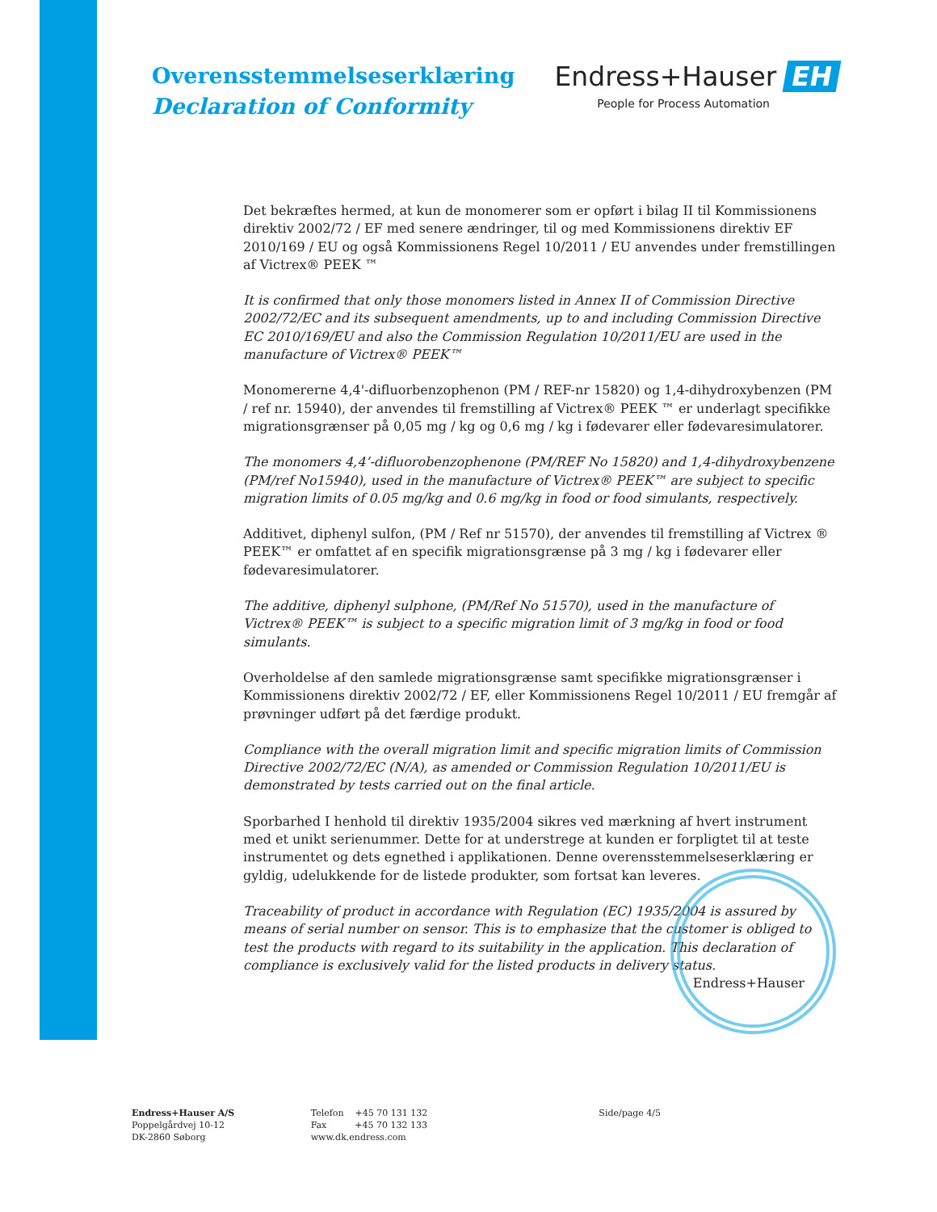Overensstemmelseserklæring
Declaration of Conformity
Endress+Hauser EH
People for Process Automation
Det bekræftes hermed, at kun de monomerer som er opført i bilag II til Kommissionens direktiv 2002/72 / EF med senere ændringer, til og med Kommissionens direktiv EF 2010/169 / EU og også Kommissionens Regel 10/2011 / EU anvendes under fremstillingen af Victrex® PEEK ™
It is confirmed that only those monomers listed in Annex II of Commission Directive 2002/72/EC and its subsequent amendments, up to and including Commission Directive EC 2010/169/EU and also the Commission Regulation 10/2011/EU are used in the manufacture of Victrex® PEEK™
Monomererne 4,4'-difluorbenzophenon (PM / REF-nr 15820) og 1,4-dihydroxybenzen (PM / ref nr. 15940), der anvendes til fremstilling af Victrex® PEEK ™ er underlagt specifikke migrationsgrænser på 0,05 mg / kg og 0,6 mg / kg i fødevarer eller fødevaresimulatorer.
The monomers 4,4’-difluorobenzophenone (PM/REF No 15820) and 1,4-dihydroxybenzene (PM/ref No15940), used in the manufacture of Victrex® PEEK™ are subject to specific migration limits of 0.05 mg/kg and 0.6 mg/kg in food or food simulants, respectively.
Additivet, diphenyl sulfon, (PM / Ref nr 51570), der anvendes til fremstilling af Victrex ® PEEK™ er omfattet af en specifik migrationsgrænse på 3 mg / kg i fødevarer eller fødevaresimulatorer.
The additive, diphenyl sulphone, (PM/Ref No 51570), used in the manufacture of Victrex® PEEK™ is subject to a specific migration limit of 3 mg/kg in food or food simulants.
Overholdelse af den samlede migrationsgrænse samt specifikke migrationsgrænser i Kommissionens direktiv 2002/72 / EF, eller Kommissionens Regel 10/2011 / EU fremgår af prøvninger udført på det færdige produkt.
Compliance with the overall migration limit and specific migration limits of Commission Directive 2002/72/EC (N/A), as amended or Commission Regulation 10/2011/EU is demonstrated by tests carried out on the final article.
Sporbarhed I henhold til direktiv 1935/2004 sikres ved mærkning af hvert instrument med et unikt serienummer. Dette for at understrege at kunden er forpligtet til at teste instrumentet og dets egnethed i applikationen. Denne overensstemmelseserklæring er gyldig, udelukkende for de listede produkter, som fortsat kan leveres.
Traceability of product in accordance with Regulation (EC) 1935/2004 is assured by means of serial number on sensor. This is to emphasize that the customer is obliged to test the products with regard to its suitability in the application. This declaration of compliance is exclusively valid for the listed products in delivery status. Endress+Hauser
Endress+Hauser A/S
Poppelgårdvej 10-12
DK-2860 Søborg
Telefon +45 70 131 132
Fax +45 70 132 133
www.dk.endress.com
Side/page 4/5